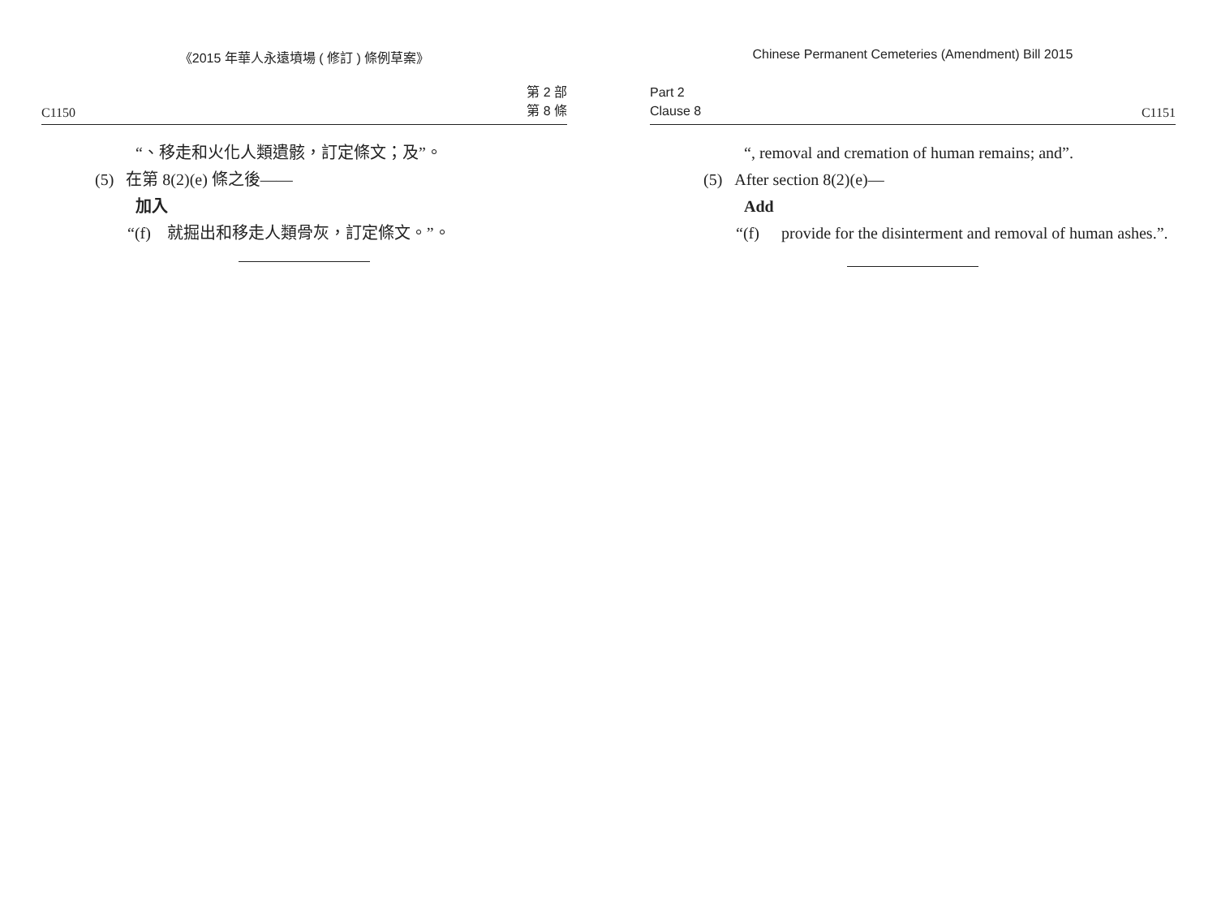《2015 年華人永遠墳場 ( 修訂 ) 條例草案》
C1150 第 2 部
第 8 條
“、移走和火化人類遺骸，訂定條文；及”。
(5) 在第 8(2)(e) 條之後——
加入
“(f) 就掘出和移走人類骨灰，訂定條文。”。
Chinese Permanent Cemeteries (Amendment) Bill 2015
Part 2
Clause 8 C1151
“, removal and cremation of human remains; and”.
(5) After section 8(2)(e)—
Add
“(f) provide for the disinterment and removal of human ashes.”.